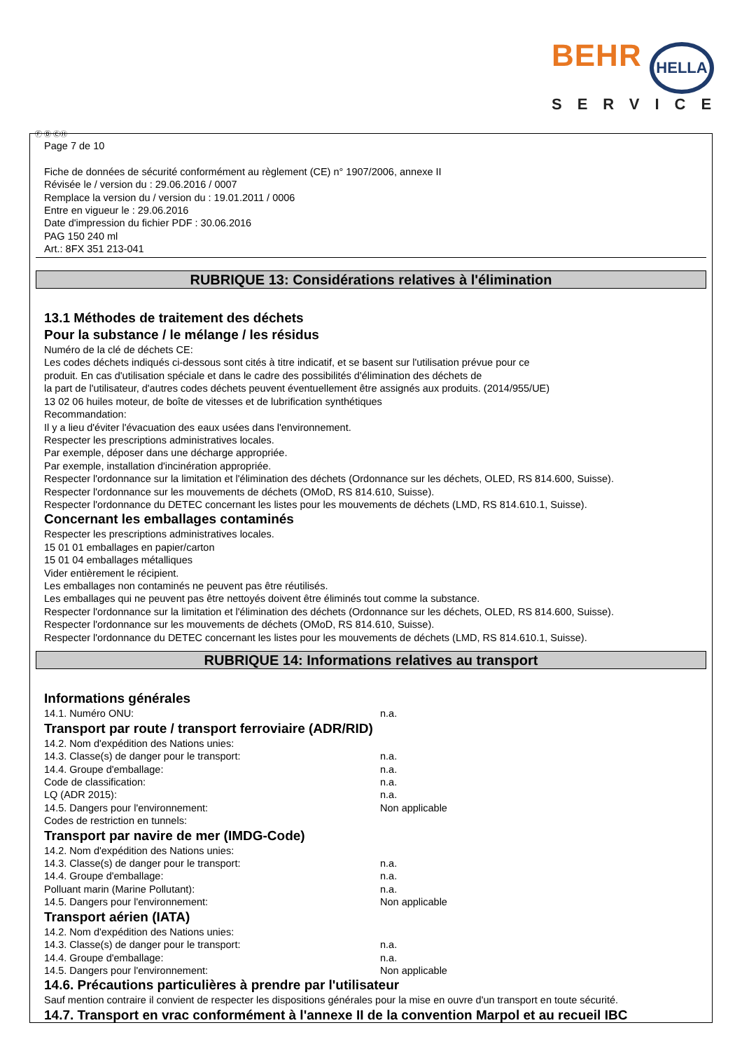BEHR HELLA
SERVICE
Ⓕ Ⓑ ⒸⒽ
Page 7 de 10
Fiche de données de sécurité conformément au règlement (CE) n° 1907/2006, annexe II
Révisée le / version du : 29.06.2016 / 0007
Remplace la version du / version du : 19.01.2011 / 0006
Entre en vigueur le : 29.06.2016
Date d'impression du fichier PDF : 30.06.2016
PAG 150 240 ml
Art.: 8FX 351 213-041
RUBRIQUE 13: Considérations relatives à l'élimination
13.1 Méthodes de traitement des déchets
Pour la substance / le mélange / les résidus
Numéro de la clé de déchets CE:
Les codes déchets indiqués ci-dessous sont cités à titre indicatif, et se basent sur l'utilisation prévue pour ce
produit. En cas d'utilisation spéciale et dans le cadre des possibilités d'élimination des déchets de
la part de l'utilisateur, d'autres codes déchets peuvent éventuellement être assignés aux produits. (2014/955/UE)
13 02 06 huiles moteur, de boîte de vitesses et de lubrification synthétiques
Recommandation:
Il y a lieu d'éviter l'évacuation des eaux usées dans l'environnement.
Respecter les prescriptions administratives locales.
Par exemple, déposer dans une décharge appropriée.
Par exemple, installation d'incinération appropriée.
Respecter l'ordonnance sur la limitation et l'élimination des déchets (Ordonnance sur les déchets, OLED, RS 814.600, Suisse).
Respecter l'ordonnance sur les mouvements de déchets (OMoD, RS 814.610, Suisse).
Respecter l'ordonnance du DETEC concernant les listes pour les mouvements de déchets (LMD, RS 814.610.1, Suisse).
Concernant les emballages contaminés
Respecter les prescriptions administratives locales.
15 01 01 emballages en papier/carton
15 01 04 emballages métalliques
Vider entièrement le récipient.
Les emballages non contaminés ne peuvent pas être réutilisés.
Les emballages qui ne peuvent pas être nettoyés doivent être éliminés tout comme la substance.
Respecter l'ordonnance sur la limitation et l'élimination des déchets (Ordonnance sur les déchets, OLED, RS 814.600, Suisse).
Respecter l'ordonnance sur les mouvements de déchets (OMoD, RS 814.610, Suisse).
Respecter l'ordonnance du DETEC concernant les listes pour les mouvements de déchets (LMD, RS 814.610.1, Suisse).
RUBRIQUE 14: Informations relatives au transport
Informations générales
14.1. Numéro ONU: n.a.
Transport par route / transport ferroviaire (ADR/RID)
14.2. Nom d'expédition des Nations unies:
14.3. Classe(s) de danger pour le transport: n.a.
14.4. Groupe d'emballage: n.a.
Code de classification: n.a.
LQ (ADR 2015): n.a.
14.5. Dangers pour l'environnement: Non applicable
Codes de restriction en tunnels:
Transport par navire de mer (IMDG-Code)
14.2. Nom d'expédition des Nations unies:
14.3. Classe(s) de danger pour le transport: n.a.
14.4. Groupe d'emballage: n.a.
Polluant marin (Marine Pollutant): n.a.
14.5. Dangers pour l'environnement: Non applicable
Transport aérien (IATA)
14.2. Nom d'expédition des Nations unies:
14.3. Classe(s) de danger pour le transport: n.a.
14.4. Groupe d'emballage: n.a.
14.5. Dangers pour l'environnement: Non applicable
14.6. Précautions particulières à prendre par l'utilisateur
Sauf mention contraire il convient de respecter les dispositions générales pour la mise en ouvre d'un transport en toute sécurité.
14.7. Transport en vrac conformément à l'annexe II de la convention Marpol et au recueil IBC